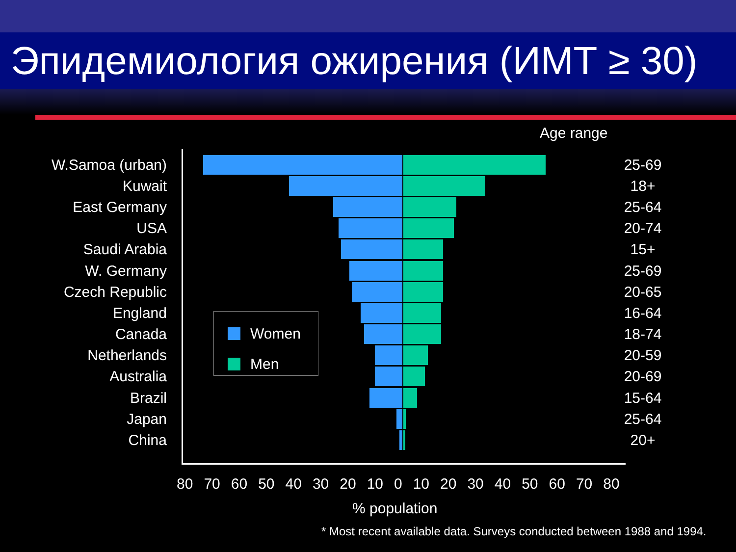Эпидемиология ожирения (ИМТ ≥ 30)
Age range
W.Samoa (urban) 25-69
Kuwait 18+
East Germany 25-64
USA 20-74
Saudi Arabia 15+
W. Germany 25-69
Czech Republic 20-65
England 16-64
Canada 18-74
Netherlands 20-59
Australia 20-69
Brazil 15-64
Japan 25-64
China 20+
Women
Men
80 70 60 50 40 30 20 10 0 10 20 30 40 50 60 70 80
% population
* Most recent available data. Surveys conducted between 1988 and 1994.